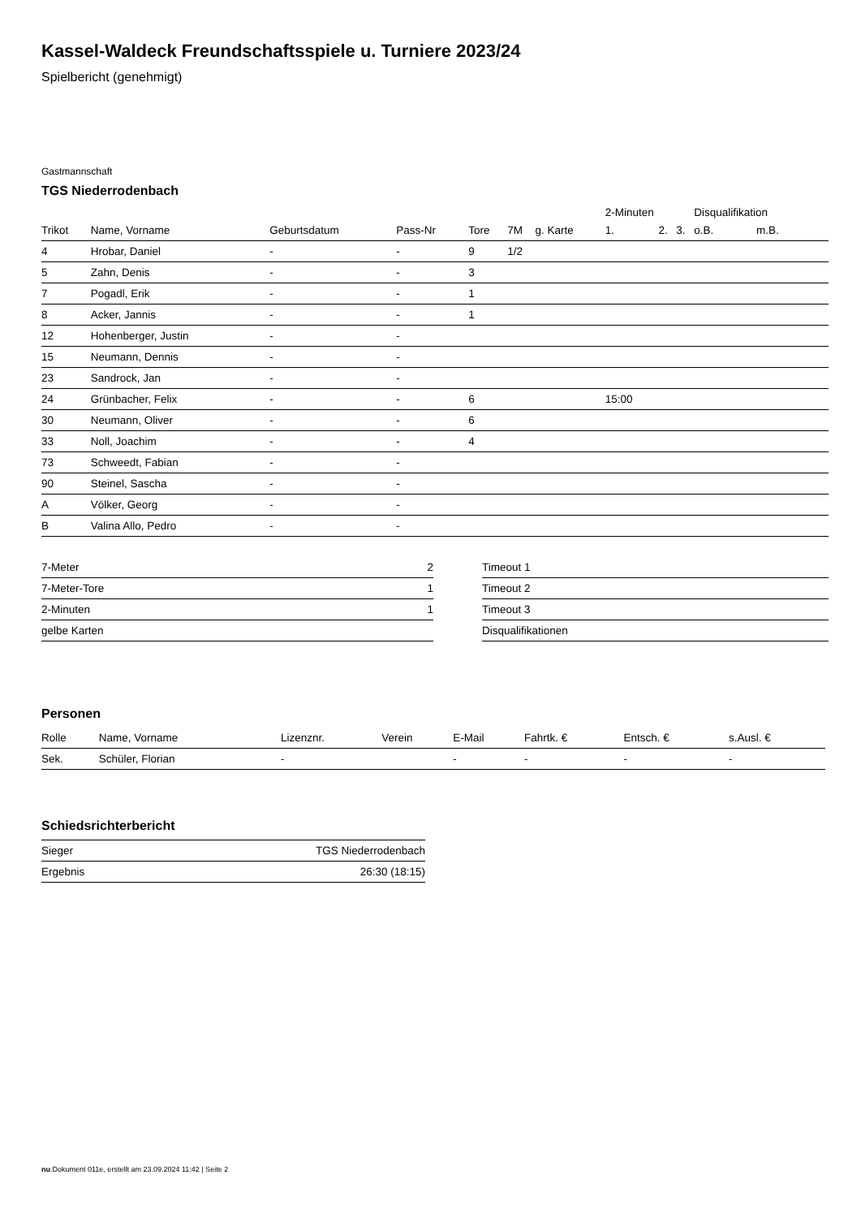Kassel-Waldeck Freundschaftsspiele u. Turniere 2023/24
Spielbericht (genehmigt)
Gastmannschaft
TGS Niederrodenbach
| | | | | | | | 2-Minuten | | | Disqualifikation | |
| --- | --- | --- | --- | --- | --- | --- | --- | --- | --- | --- | --- |
| Trikot | Name, Vorname | Geburtsdatum | Pass-Nr | Tore | 7M | g. Karte | 1. | 2. | 3. | o.B. | m.B. |
| 4 | Hrobar, Daniel | - | - | 9 | 1/2 | | | | | | |
| 5 | Zahn, Denis | - | - | 3 | | | | | | | |
| 7 | Pogadl, Erik | - | - | 1 | | | | | | | |
| 8 | Acker, Jannis | - | - | 1 | | | | | | | |
| 12 | Hohenberger, Justin | - | - | | | | | | | | |
| 15 | Neumann, Dennis | - | - | | | | | | | | |
| 23 | Sandrock, Jan | - | - | | | | | | | | |
| 24 | Grünbacher, Felix | - | - | 6 | | | 15:00 | | | | |
| 30 | Neumann, Oliver | - | - | 6 | | | | | | | |
| 33 | Noll, Joachim | - | - | 4 | | | | | | | |
| 73 | Schweedt, Fabian | - | - | | | | | | | | |
| 90 | Steinel, Sascha | - | - | | | | | | | | |
| A | Völker, Georg | - | - | | | | | | | | |
| B | Valina Allo, Pedro | - | - | | | | | | | | |
| 7-Meter | 2 |
| 7-Meter-Tore | 1 |
| 2-Minuten | 1 |
| gelbe Karten | |
| Timeout 1 |
| Timeout 2 |
| Timeout 3 |
| Disqualifikationen |
Personen
| Rolle | Name, Vorname | Lizenznr. | Verein | E-Mail | Fahrtk. € | Entsch. € | s.Ausl. € |
| --- | --- | --- | --- | --- | --- | --- | --- |
| Sek. | Schüler, Florian | - | | - | - | - | - |
Schiedsrichterbericht
| Sieger | TGS Niederrodenbach |
| Ergebnis | 26:30 (18:15) |
nu.Dokument 011e, erstellt am 23.09.2024 11:42 | Seite 2